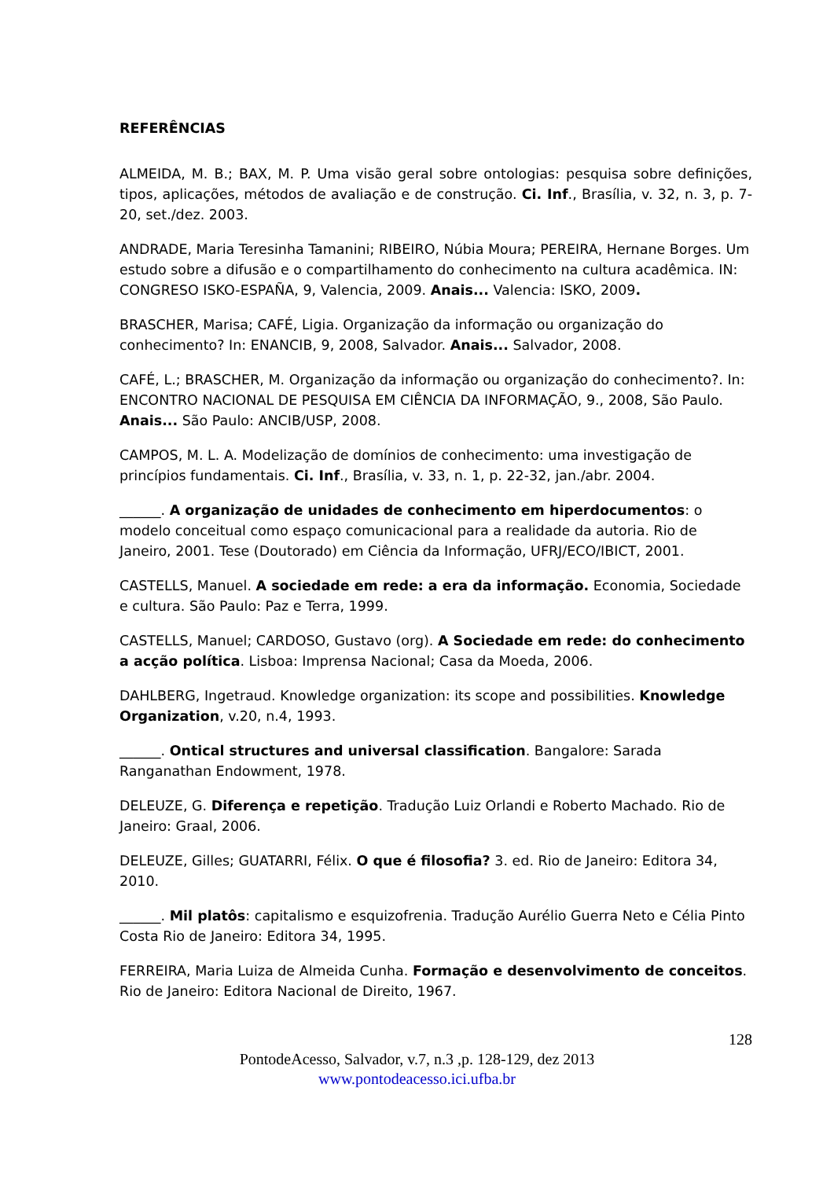REFERÊNCIAS
ALMEIDA, M. B.; BAX, M. P. Uma visão geral sobre ontologias: pesquisa sobre definições, tipos, aplicações, métodos de avaliação e de construção. Ci. Inf., Brasília, v. 32, n. 3, p. 7-20, set./dez. 2003.
ANDRADE, Maria Teresinha Tamanini; RIBEIRO, Núbia Moura; PEREIRA, Hernane Borges. Um estudo sobre a difusão e o compartilhamento do conhecimento na cultura acadêmica. IN: CONGRESO ISKO-ESPAÑA, 9, Valencia, 2009. Anais... Valencia: ISKO, 2009.
BRASCHER, Marisa; CAFÉ, Ligia. Organização da informação ou organização do conhecimento? In: ENANCIB, 9, 2008, Salvador. Anais... Salvador, 2008.
CAFÉ, L.; BRASCHER, M. Organização da informação ou organização do conhecimento?. In: ENCONTRO NACIONAL DE PESQUISA EM CIÊNCIA DA INFORMAÇÃO, 9., 2008, São Paulo. Anais... São Paulo: ANCIB/USP, 2008.
CAMPOS, M. L. A. Modelização de domínios de conhecimento: uma investigação de princípios fundamentais. Ci. Inf., Brasília, v. 33, n. 1, p. 22-32, jan./abr. 2004.
______. A organização de unidades de conhecimento em hiperdocumentos: o modelo conceitual como espaço comunicacional para a realidade da autoria. Rio de Janeiro, 2001. Tese (Doutorado) em Ciência da Informação, UFRJ/ECO/IBICT, 2001.
CASTELLS, Manuel. A sociedade em rede: a era da informação. Economia, Sociedade e cultura. São Paulo: Paz e Terra, 1999.
CASTELLS, Manuel; CARDOSO, Gustavo (org). A Sociedade em rede: do conhecimento a acção política. Lisboa: Imprensa Nacional; Casa da Moeda, 2006.
DAHLBERG, Ingetraud. Knowledge organization: its scope and possibilities. Knowledge Organization, v.20, n.4, 1993.
______. Ontical structures and universal classification. Bangalore: Sarada Ranganathan Endowment, 1978.
DELEUZE, G. Diferença e repetição. Tradução Luiz Orlandi e Roberto Machado. Rio de Janeiro: Graal, 2006.
DELEUZE, Gilles; GUATARRI, Félix. O que é filosofia? 3. ed. Rio de Janeiro: Editora 34, 2010.
______. Mil platôs: capitalismo e esquizofrenia. Tradução Aurélio Guerra Neto e Célia Pinto Costa Rio de Janeiro: Editora 34, 1995.
FERREIRA, Maria Luiza de Almeida Cunha. Formação e desenvolvimento de conceitos. Rio de Janeiro: Editora Nacional de Direito, 1967.
128
PontodeAcesso, Salvador, v.7, n.3 ,p. 128-129, dez 2013
www.pontodeacesso.ici.ufba.br